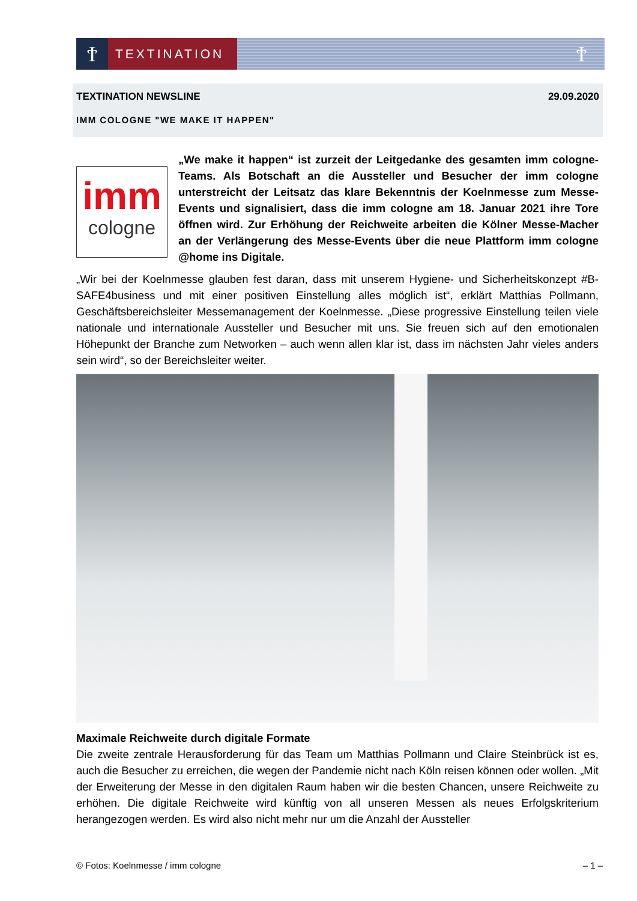Ϯ
TEXTINATION
Ϯ
TEXTINATION NEWSLINE 29.09.2020
IMM COLOGNE "WE MAKE IT HAPPEN"
imm
cologne
„We make it happen“ ist zurzeit der Leitgedanke des gesamten imm cologne-Teams. Als Botschaft an die Aussteller und Besucher der imm cologne unterstreicht der Leitsatz das klare Bekenntnis der Koelnmesse zum Messe-Events und signalisiert, dass die imm cologne am 18. Januar 2021 ihre Tore öffnen wird. Zur Erhöhung der Reichweite arbeiten die Kölner Messe-Macher an der Verlängerung des Messe-Events über die neue Plattform imm cologne @home ins Digitale.
„Wir bei der Koelnmesse glauben fest daran, dass mit unserem Hygiene- und Sicherheitskonzept #B-SAFE4business und mit einer positiven Einstellung alles möglich ist“, erklärt Matthias Pollmann, Geschäftsbereichsleiter Messemanagement der Koelnmesse. „Diese progressive Einstellung teilen viele nationale und internationale Aussteller und Besucher mit uns. Sie freuen sich auf den emotionalen Höhepunkt der Branche zum Networken – auch wenn allen klar ist, dass im nächsten Jahr vieles anders sein wird“, so der Bereichsleiter weiter.
Maximale Reichweite durch digitale Formate
Die zweite zentrale Herausforderung für das Team um Matthias Pollmann und Claire Steinbrück ist es, auch die Besucher zu erreichen, die wegen der Pandemie nicht nach Köln reisen können oder wollen. „Mit der Erweiterung der Messe in den digitalen Raum haben wir die besten Chancen, unsere Reichweite zu erhöhen. Die digitale Reichweite wird künftig von all unseren Messen als neues Erfolgskriterium herangezogen werden. Es wird also nicht mehr nur um die Anzahl der Aussteller
© Fotos: Koelnmesse / imm cologne – 1 –